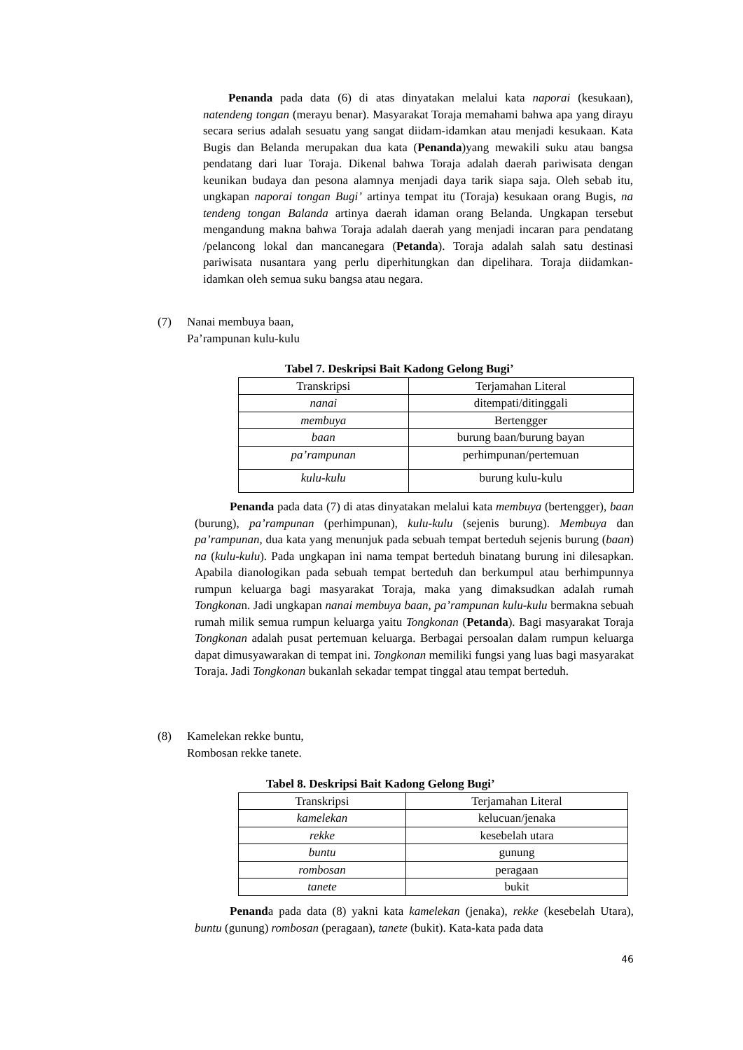Penanda pada data (6) di atas dinyatakan melalui kata naporai (kesukaan), natendeng tongan (merayu benar). Masyarakat Toraja memahami bahwa apa yang dirayu secara serius adalah sesuatu yang sangat diidam-idamkan atau menjadi kesukaan. Kata Bugis dan Belanda merupakan dua kata (Penanda)yang mewakili suku atau bangsa pendatang dari luar Toraja. Dikenal bahwa Toraja adalah daerah pariwisata dengan keunikan budaya dan pesona alamnya menjadi daya tarik siapa saja. Oleh sebab itu, ungkapan naporai tongan Bugi’ artinya tempat itu (Toraja) kesukaan orang Bugis, na tendeng tongan Balanda artinya daerah idaman orang Belanda. Ungkapan tersebut mengandung makna bahwa Toraja adalah daerah yang menjadi incaran para pendatang /pelancong lokal dan mancanegara (Petanda). Toraja adalah salah satu destinasi pariwisata nusantara yang perlu diperhitungkan dan dipelihara. Toraja diidamkan-idamkan oleh semua suku bangsa atau negara.
(7) Nanai membuya baan,
Pa’rampunan kulu-kulu
Tabel 7. Deskripsi Bait Kadong Gelong Bugi’
| Transkripsi | Terjamahan Literal |
| nanai | ditempati/ditinggali |
| membuya | Bertengger |
| baan | burung baan/burung bayan |
| pa’rampunan | perhimpunan/pertemuan |
| kulu-kulu | burung kulu-kulu |
Penanda pada data (7) di atas dinyatakan melalui kata membuya (bertengger), baan (burung), pa’rampunan (perhimpunan), kulu-kulu (sejenis burung). Membuya dan pa’rampunan, dua kata yang menunjuk pada sebuah tempat berteduh sejenis burung (baan) na (kulu-kulu). Pada ungkapan ini nama tempat berteduh binatang burung ini dilesapkan. Apabila dianologikan pada sebuah tempat berteduh dan berkumpul atau berhimpunnya rumpun keluarga bagi masyarakat Toraja, maka yang dimaksudkan adalah rumah Tongkonan. Jadi ungkapan nanai membuya baan, pa’rampunan kulu-kulu bermakna sebuah rumah milik semua rumpun keluarga yaitu Tongkonan (Petanda). Bagi masyarakat Toraja Tongkonan adalah pusat pertemuan keluarga. Berbagai persoalan dalam rumpun keluarga dapat dimusyawarakan di tempat ini. Tongkonan memiliki fungsi yang luas bagi masyarakat Toraja. Jadi Tongkonan bukanlah sekadar tempat tinggal atau tempat berteduh.
(8) Kamelekan rekke buntu,
Rombosan rekke tanete.
Tabel 8. Deskripsi Bait Kadong Gelong Bugi’
| Transkripsi | Terjamahan Literal |
| kamelekan | kelucuan/jenaka |
| rekke | kesebelah utara |
| buntu | gunung |
| rombosan | peragaan |
| tanete | bukit |
Penanda pada data (8) yakni kata kamelekan (jenaka), rekke (kesebelah Utara), buntu (gunung) rombosan (peragaan), tanete (bukit). Kata-kata pada data
46